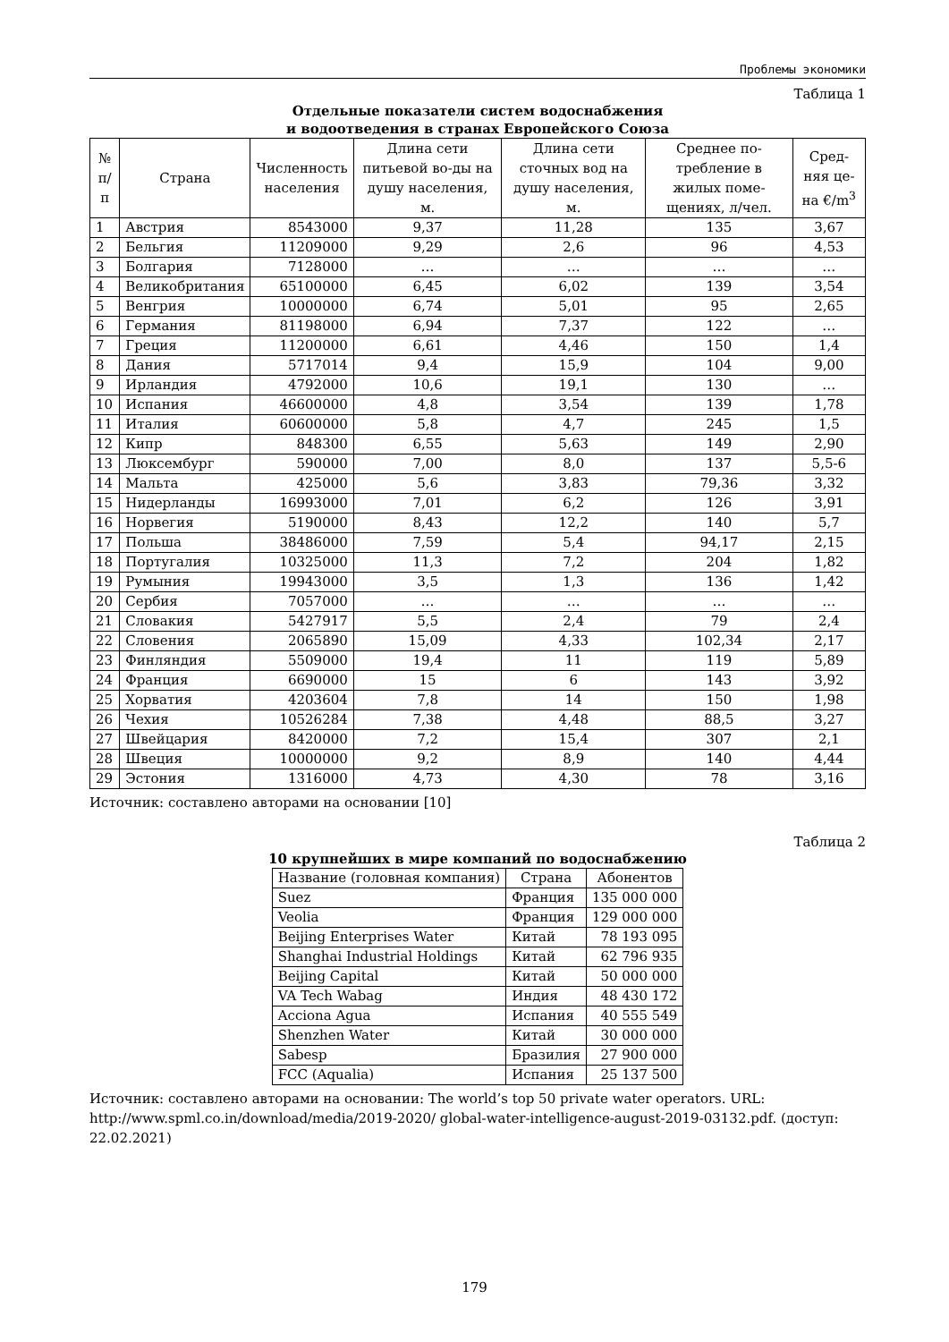Проблемы экономики
Таблица 1
Отдельные показатели систем водоснабжения
и водоотведения в странах Европейского Союза
| № п/п | Страна | Численность населения | Длина сети питьевой во-ды на душу населения, м. | Длина сети сточных вод на душу населения, м. | Среднее по-требление в жилых поме-щениях, л/чел. | Сред-няя це-на €/m<sup>3</sup> |
| --- | --- | --- | --- | --- | --- | --- |
| 1 | Австрия | 8543000 | 9,37 | 11,28 | 135 | 3,67 |
| 2 | Бельгия | 11209000 | 9,29 | 2,6 | 96 | 4,53 |
| 3 | Болгария | 7128000 | … | … | … | … |
| 4 | Великобритания | 65100000 | 6,45 | 6,02 | 139 | 3,54 |
| 5 | Венгрия | 10000000 | 6,74 | 5,01 | 95 | 2,65 |
| 6 | Германия | 81198000 | 6,94 | 7,37 | 122 | … |
| 7 | Греция | 11200000 | 6,61 | 4,46 | 150 | 1,4 |
| 8 | Дания | 5717014 | 9,4 | 15,9 | 104 | 9,00 |
| 9 | Ирландия | 4792000 | 10,6 | 19,1 | 130 | … |
| 10 | Испания | 46600000 | 4,8 | 3,54 | 139 | 1,78 |
| 11 | Италия | 60600000 | 5,8 | 4,7 | 245 | 1,5 |
| 12 | Кипр | 848300 | 6,55 | 5,63 | 149 | 2,90 |
| 13 | Люксембург | 590000 | 7,00 | 8,0 | 137 | 5,5-6 |
| 14 | Мальта | 425000 | 5,6 | 3,83 | 79,36 | 3,32 |
| 15 | Нидерланды | 16993000 | 7,01 | 6,2 | 126 | 3,91 |
| 16 | Норвегия | 5190000 | 8,43 | 12,2 | 140 | 5,7 |
| 17 | Польша | 38486000 | 7,59 | 5,4 | 94,17 | 2,15 |
| 18 | Португалия | 10325000 | 11,3 | 7,2 | 204 | 1,82 |
| 19 | Румыния | 19943000 | 3,5 | 1,3 | 136 | 1,42 |
| 20 | Сербия | 7057000 | … | … | … | … |
| 21 | Словакия | 5427917 | 5,5 | 2,4 | 79 | 2,4 |
| 22 | Словения | 2065890 | 15,09 | 4,33 | 102,34 | 2,17 |
| 23 | Финляндия | 5509000 | 19,4 | 11 | 119 | 5,89 |
| 24 | Франция | 6690000 | 15 | 6 | 143 | 3,92 |
| 25 | Хорватия | 4203604 | 7,8 | 14 | 150 | 1,98 |
| 26 | Чехия | 10526284 | 7,38 | 4,48 | 88,5 | 3,27 |
| 27 | Швейцария | 8420000 | 7,2 | 15,4 | 307 | 2,1 |
| 28 | Швеция | 10000000 | 9,2 | 8,9 | 140 | 4,44 |
| 29 | Эстония | 1316000 | 4,73 | 4,30 | 78 | 3,16 |
Источник: составлено авторами на основании [10]
Таблица 2
10 крупнейших в мире компаний по водоснабжению
| Название (головная компания) | Страна | Абонентов |
| --- | --- | --- |
| Suez | Франция | 135 000 000 |
| Veolia | Франция | 129 000 000 |
| Beijing Enterprises Water | Китай | 78 193 095 |
| Shanghai Industrial Holdings | Китай | 62 796 935 |
| Beijing Capital | Китай | 50 000 000 |
| VA Tech Wabag | Индия | 48 430 172 |
| Acciona Agua | Испания | 40 555 549 |
| Shenzhen Water | Китай | 30 000 000 |
| Sabesp | Бразилия | 27 900 000 |
| FCC (Aqualia) | Испания | 25 137 500 |
Источник: составлено авторами на основании: The world’s top 50 private water operators. URL: http://www.spml.co.in/download/media/2019-2020/ global-water-intelligence-august-2019-03132.pdf. (доступ: 22.02.2021)
179